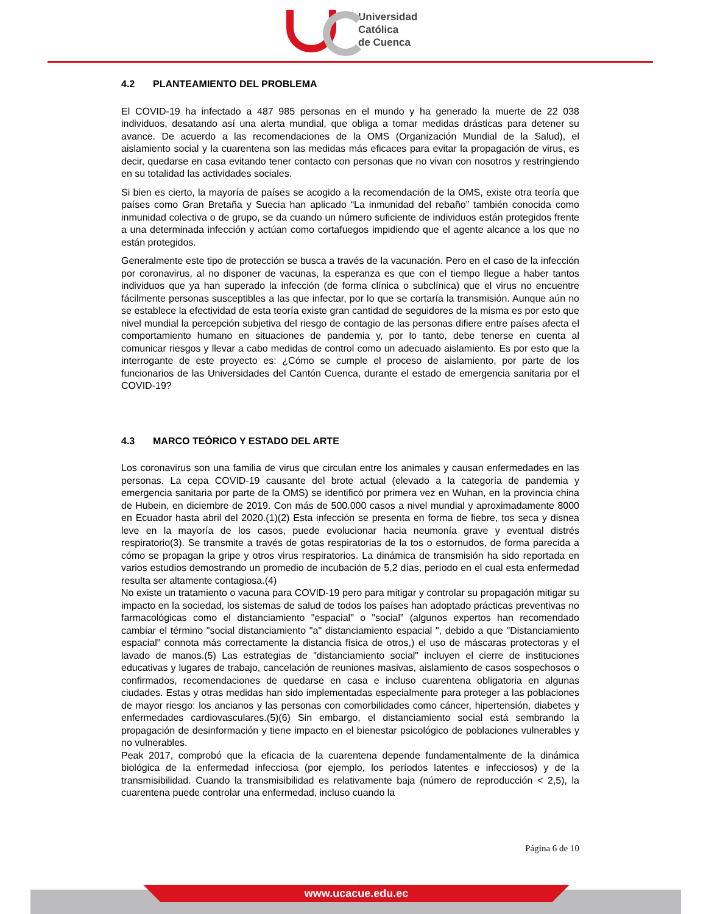Universidad
Católica
de Cuenca
4.2 PLANTEAMIENTO DEL PROBLEMA
El COVID-19 ha infectado a 487 985 personas en el mundo y ha generado la muerte de 22 038 individuos, desatando así una alerta mundial, que obliga a tomar medidas drásticas para detener su avance. De acuerdo a las recomendaciones de la OMS (Organización Mundial de la Salud), el aislamiento social y la cuarentena son las medidas más eficaces para evitar la propagación de virus, es decir, quedarse en casa evitando tener contacto con personas que no vivan con nosotros y restringiendo en su totalidad las actividades sociales.
Si bien es cierto, la mayoría de países se acogido a la recomendación de la OMS, existe otra teoría que países como Gran Bretaña y Suecia han aplicado “La inmunidad del rebaño” también conocida como inmunidad colectiva o de grupo, se da cuando un número suficiente de individuos están protegidos frente a una determinada infección y actúan como cortafuegos impidiendo que el agente alcance a los que no están protegidos.
Generalmente este tipo de protección se busca a través de la vacunación. Pero en el caso de la infección por coronavirus, al no disponer de vacunas, la esperanza es que con el tiempo llegue a haber tantos individuos que ya han superado la infección (de forma clínica o subclínica) que el virus no encuentre fácilmente personas susceptibles a las que infectar, por lo que se cortaría la transmisión. Aunque aún no se establece la efectividad de esta teoría existe gran cantidad de seguidores de la misma es por esto que nivel mundial la percepción subjetiva del riesgo de contagio de las personas difiere entre países afecta el comportamiento humano en situaciones de pandemia y, por lo tanto, debe tenerse en cuenta al comunicar riesgos y llevar a cabo medidas de control como un adecuado aislamiento. Es por esto que la interrogante de este proyecto es: ¿Cómo se cumple el proceso de aislamiento, por parte de los funcionarios de las Universidades del Cantón Cuenca, durante el estado de emergencia sanitaria por el COVID-19?
4.3 MARCO TEÓRICO Y ESTADO DEL ARTE
Los coronavirus son una familia de virus que circulan entre los animales y causan enfermedades en las personas. La cepa COVID-19 causante del brote actual (elevado a la categoría de pandemia y emergencia sanitaria por parte de la OMS) se identificó por primera vez en Wuhan, en la provincia china de Hubein, en diciembre de 2019. Con más de 500.000 casos a nivel mundial y aproximadamente 8000 en Ecuador hasta abril del 2020.(1)(2) Esta infección se presenta en forma de fiebre, tos seca y disnea leve en la mayoría de los casos, puede evolucionar hacia neumonía grave y eventual distrés respiratorio(3). Se transmite a través de gotas respiratorias de la tos o estornudos, de forma parecida a cómo se propagan la gripe y otros virus respiratorios. La dinámica de transmisión ha sido reportada en varios estudios demostrando un promedio de incubación de 5,2 días, período en el cual esta enfermedad resulta ser altamente contagiosa.(4)
No existe un tratamiento o vacuna para COVID-19 pero para mitigar y controlar su propagación mitigar su impacto en la sociedad, los sistemas de salud de todos los países han adoptado prácticas preventivas no farmacológicas como el distanciamiento "espacial" o "social” (algunos expertos han recomendado cambiar el término "social distanciamiento "a" distanciamiento espacial ", debido a que "Distanciamiento espacial" connota más correctamente la distancia física de otros,) el uso de máscaras protectoras y el lavado de manos.(5) Las estrategias de "distanciamiento social" incluyen el cierre de instituciones educativas y lugares de trabajo, cancelación de reuniones masivas, aislamiento de casos sospechosos o confirmados, recomendaciones de quedarse en casa e incluso cuarentena obligatoria en algunas ciudades. Estas y otras medidas han sido implementadas especialmente para proteger a las poblaciones de mayor riesgo: los ancianos y las personas con comorbilidades como cáncer, hipertensión, diabetes y enfermedades cardiovasculares.(5)(6) Sin embargo, el distanciamiento social está sembrando la propagación de desinformación y tiene impacto en el bienestar psicológico de poblaciones vulnerables y no vulnerables.
Peak 2017, comprobó que la eficacia de la cuarentena depende fundamentalmente de la dinámica biológica de la enfermedad infecciosa (por ejemplo, los períodos latentes e infecciosos) y de la transmisibilidad. Cuando la transmisibilidad es relativamente baja (número de reproducción < 2,5), la cuarentena puede controlar una enfermedad, incluso cuando la
Página 6 de 10
www.ucacue.edu.ec